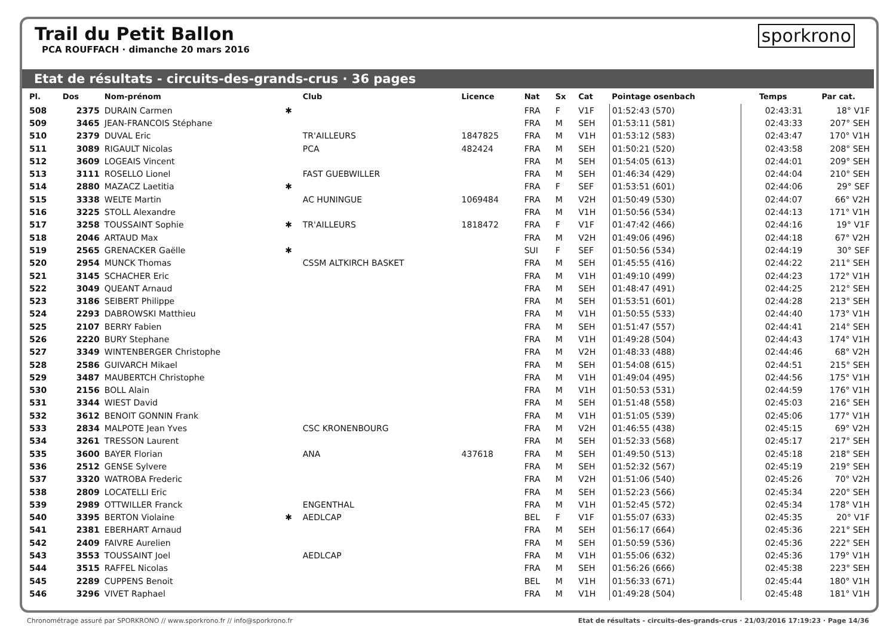Trail du Petit Ballon
PCA ROUFFACH · dimanche 20 mars 2016
sporkrono
Etat de résultats - circuits-des-grands-crus · 36 pages
| Pl. | Dos | Nom-prénom | | Club | Licence | Nat | Sx | Cat | Pointage osenbach | Temps | Par cat. |
| --- | --- | --- | --- | --- | --- | --- | --- | --- | --- | --- | --- |
| 508 | 2375 | DURAIN Carmen | ✱ | | | FRA | F | V1F | 01:52:43 (570) | 02:43:31 | 18° V1F |
| 509 | 3465 | JEAN-FRANCOIS Stéphane | | | | FRA | M | SEH | 01:53:11 (581) | 02:43:33 | 207° SEH |
| 510 | 2379 | DUVAL Eric | | TR'AILLEURS | 1847825 | FRA | M | V1H | 01:53:12 (583) | 02:43:47 | 170° V1H |
| 511 | 3089 | RIGAULT Nicolas | | PCA | 482424 | FRA | M | SEH | 01:50:21 (520) | 02:43:58 | 208° SEH |
| 512 | 3609 | LOGEAIS Vincent | | | | FRA | M | SEH | 01:54:05 (613) | 02:44:01 | 209° SEH |
| 513 | 3111 | ROSELLO Lionel | | FAST GUEBWILLER | | FRA | M | SEH | 01:46:34 (429) | 02:44:04 | 210° SEH |
| 514 | 2880 | MAZACZ Laetitia | ✱ | | | FRA | F | SEF | 01:53:51 (601) | 02:44:06 | 29° SEF |
| 515 | 3338 | WELTE Martin | | AC HUNINGUE | 1069484 | FRA | M | V2H | 01:50:49 (530) | 02:44:07 | 66° V2H |
| 516 | 3225 | STOLL Alexandre | | | | FRA | M | V1H | 01:50:56 (534) | 02:44:13 | 171° V1H |
| 517 | 3258 | TOUSSAINT Sophie | ✱ | TR'AILLEURS | 1818472 | FRA | F | V1F | 01:47:42 (466) | 02:44:16 | 19° V1F |
| 518 | 2046 | ARTAUD Max | | | | FRA | M | V2H | 01:49:06 (496) | 02:44:18 | 67° V2H |
| 519 | 2565 | GRENACKER Gaëlle | ✱ | | | SUI | F | SEF | 01:50:56 (534) | 02:44:19 | 30° SEF |
| 520 | 2954 | MUNCK Thomas | | CSSM ALTKIRCH BASKET | | FRA | M | SEH | 01:45:55 (416) | 02:44:22 | 211° SEH |
| 521 | 3145 | SCHACHER Eric | | | | FRA | M | V1H | 01:49:10 (499) | 02:44:23 | 172° V1H |
| 522 | 3049 | QUEANT Arnaud | | | | FRA | M | SEH | 01:48:47 (491) | 02:44:25 | 212° SEH |
| 523 | 3186 | SEIBERT Philippe | | | | FRA | M | SEH | 01:53:51 (601) | 02:44:28 | 213° SEH |
| 524 | 2293 | DABROWSKI Matthieu | | | | FRA | M | V1H | 01:50:55 (533) | 02:44:40 | 173° V1H |
| 525 | 2107 | BERRY Fabien | | | | FRA | M | SEH | 01:51:47 (557) | 02:44:41 | 214° SEH |
| 526 | 2220 | BURY Stephane | | | | FRA | M | V1H | 01:49:28 (504) | 02:44:43 | 174° V1H |
| 527 | 3349 | WINTENBERGER Christophe | | | | FRA | M | V2H | 01:48:33 (488) | 02:44:46 | 68° V2H |
| 528 | 2586 | GUIVARCH Mikael | | | | FRA | M | SEH | 01:54:08 (615) | 02:44:51 | 215° SEH |
| 529 | 3487 | MAUBERTCH Christophe | | | | FRA | M | V1H | 01:49:04 (495) | 02:44:56 | 175° V1H |
| 530 | 2156 | BOLL Alain | | | | FRA | M | V1H | 01:50:53 (531) | 02:44:59 | 176° V1H |
| 531 | 3344 | WIEST David | | | | FRA | M | SEH | 01:51:48 (558) | 02:45:03 | 216° SEH |
| 532 | 3612 | BENOIT GONNIN Frank | | | | FRA | M | V1H | 01:51:05 (539) | 02:45:06 | 177° V1H |
| 533 | 2834 | MALPOTE Jean Yves | | CSC KRONENBOURG | | FRA | M | V2H | 01:46:55 (438) | 02:45:15 | 69° V2H |
| 534 | 3261 | TRESSON Laurent | | | | FRA | M | SEH | 01:52:33 (568) | 02:45:17 | 217° SEH |
| 535 | 3600 | BAYER Florian | | ANA | 437618 | FRA | M | SEH | 01:49:50 (513) | 02:45:18 | 218° SEH |
| 536 | 2512 | GENSE Sylvere | | | | FRA | M | SEH | 01:52:32 (567) | 02:45:19 | 219° SEH |
| 537 | 3320 | WATROBA Frederic | | | | FRA | M | V2H | 01:51:06 (540) | 02:45:26 | 70° V2H |
| 538 | 2809 | LOCATELLI Eric | | | | FRA | M | SEH | 01:52:23 (566) | 02:45:34 | 220° SEH |
| 539 | 2989 | OTTWILLER Franck | | ENGENTHAL | | FRA | M | V1H | 01:52:45 (572) | 02:45:34 | 178° V1H |
| 540 | 3395 | BERTON Violaine | ✱ | AEDLCAP | | BEL | F | V1F | 01:55:07 (633) | 02:45:35 | 20° V1F |
| 541 | 2381 | EBERHART Arnaud | | | | FRA | M | SEH | 01:56:17 (664) | 02:45:36 | 221° SEH |
| 542 | 2409 | FAIVRE Aurelien | | | | FRA | M | SEH | 01:50:59 (536) | 02:45:36 | 222° SEH |
| 543 | 3553 | TOUSSAINT Joel | | AEDLCAP | | FRA | M | V1H | 01:55:06 (632) | 02:45:36 | 179° V1H |
| 544 | 3515 | RAFFEL Nicolas | | | | FRA | M | SEH | 01:56:26 (666) | 02:45:38 | 223° SEH |
| 545 | 2289 | CUPPENS Benoit | | | | BEL | M | V1H | 01:56:33 (671) | 02:45:44 | 180° V1H |
| 546 | 3296 | VIVET Raphael | | | | FRA | M | V1H | 01:49:28 (504) | 02:45:48 | 181° V1H |
Chronométrage assuré par SPORKRONO // www.sporkrono.fr // info@sporkrono.fr Etat de résultats - circuits-des-grands-crus · 21/03/2016 17:19:23 · Page 14/36